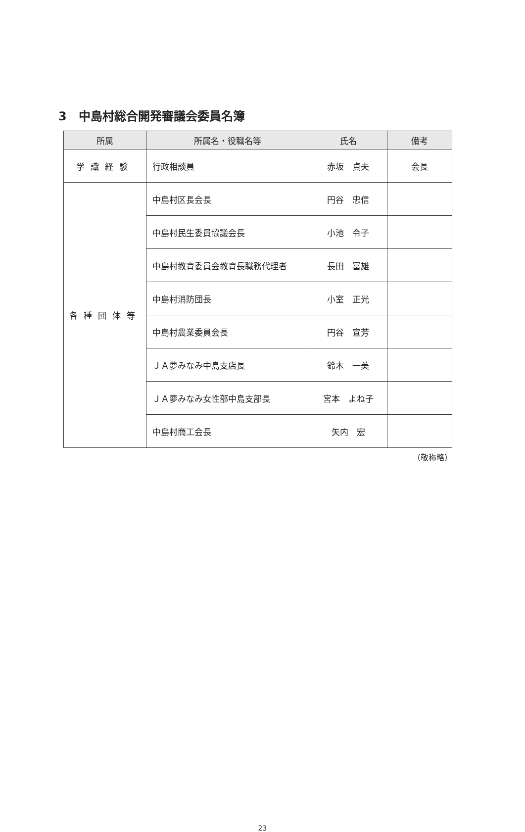3　中島村総合開発審議会委員名簿
| 所属 | 所属名・役職名等 | 氏名 | 備考 |
| --- | --- | --- | --- |
| 学識経験 | 行政相談員 | 赤坂 貞夫 | 会長 |
| 各種団体等 | 中島村区長会長 | 円谷 忠信 | |
| | 中島村民生委員協議会長 | 小池 令子 | |
| | 中島村教育委員会教育長職務代理者 | 長田 富雄 | |
| | 中島村消防団長 | 小室 正光 | |
| | 中島村農業委員会長 | 円谷 宣芳 | |
| | ＪＡ夢みなみ中島支店長 | 鈴木 一美 | |
| | ＪＡ夢みなみ女性部中島支部長 | 宮本 よね子 | |
| | 中島村商工会長 | 矢内 宏 | |
（敬称略）
23